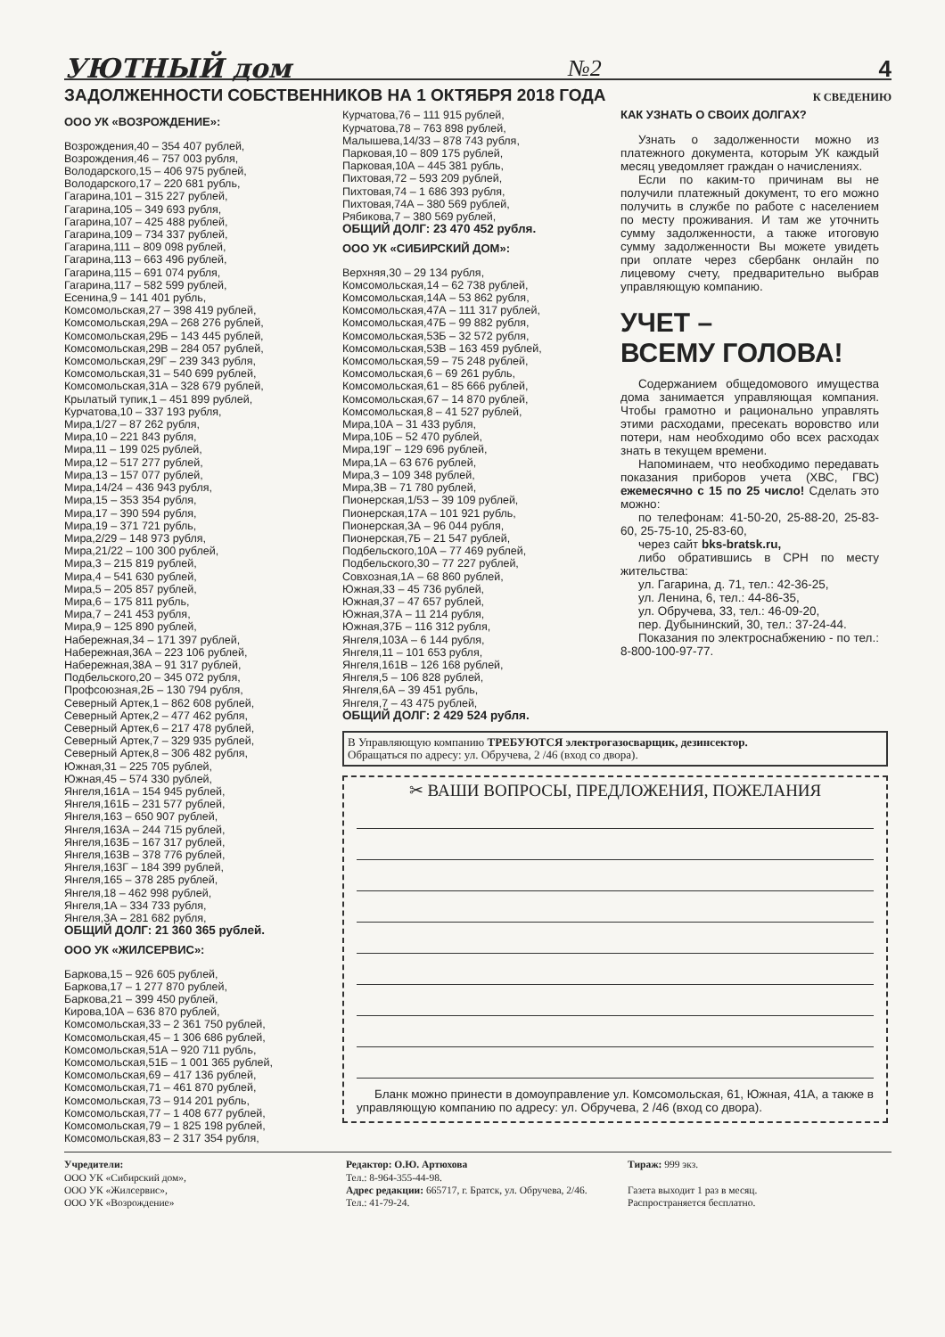УЮТНЫЙ дом №2 4
ЗАДОЛЖЕННОСТИ СОБСТВЕННИКОВ НА 1 ОКТЯБРЯ 2018 ГОДА
К СВЕДЕНИЮ
ООО УК «ВОЗРОЖДЕНИЕ»:
Возрождения,40 – 354 407 рублей,
Возрождения,46 – 757 003 рубля,
Володарского,15 – 406 975 рублей,
Володарского,17 – 220 681 рубль,
Гагарина,101 – 315 227 рублей,
Гагарина,105 – 349 693 рубля,
Гагарина,107 – 425 488 рублей,
Гагарина,109 – 734 337 рублей,
Гагарина,111 – 809 098 рублей,
Гагарина,113 – 663 496 рублей,
Гагарина,115 – 691 074 рубля,
Гагарина,117 – 582 599 рублей,
Есенина,9 – 141 401 рубль,
Комсомольская,27 – 398 419 рублей,
Комсомольская,29А – 268 276 рублей,
Комсомольская,29Б – 143 445 рублей,
Комсомольская,29В – 284 057 рублей,
Комсомольская,29Г – 239 343 рубля,
Комсомольская,31 – 540 699 рублей,
Комсомольская,31А – 328 679 рублей,
Крылатый тупик,1 – 451 899 рублей,
Курчатова,10 – 337 193 рубля,
Мира,1/27 – 87 262 рубля,
Мира,10 – 221 843 рубля,
Мира,11 – 199 025 рублей,
Мира,12 – 517 277 рублей,
Мира,13 – 157 077 рублей,
Мира,14/24 – 436 943 рубля,
Мира,15 – 353 354 рубля,
Мира,17 – 390 594 рубля,
Мира,19 – 371 721 рубль,
Мира,2/29 – 148 973 рубля,
Мира,21/22 – 100 300 рублей,
Мира,3 – 215 819 рублей,
Мира,4 – 541 630 рублей,
Мира,5 – 205 857 рублей,
Мира,6 – 175 811 рубль,
Мира,7 – 241 453 рубля,
Мира,9 – 125 890 рублей,
Набережная,34 – 171 397 рублей,
Набережная,36А – 223 106 рублей,
Набережная,38А – 91 317 рублей,
Подбельского,20 – 345 072 рубля,
Профсоюзная,2Б – 130 794 рубля,
Северный Артек,1 – 862 608 рублей,
Северный Артек,2 – 477 462 рубля,
Северный Артек,6 – 217 478 рублей,
Северный Артек,7 – 329 935 рублей,
Северный Артек,8 – 306 482 рубля,
Южная,31 – 225 705 рублей,
Южная,45 – 574 330 рублей,
Янгеля,161А – 154 945 рублей,
Янгеля,161Б – 231 577 рублей,
Янгеля,163 – 650 907 рублей,
Янгеля,163А – 244 715 рублей,
Янгеля,163Б – 167 317 рублей,
Янгеля,163В – 378 776 рублей,
Янгеля,163Г – 184 399 рублей,
Янгеля,165 – 378 285 рублей,
Янгеля,18 – 462 998 рублей,
Янгеля,1А – 334 733 рубля,
Янгеля,3А – 281 682 рубля,
ОБЩИЙ ДОЛГ: 21 360 365 рублей.
ООО УК «ЖИЛСЕРВИС»:
Баркова,15 – 926 605 рублей,
Баркова,17 – 1 277 870 рублей,
Баркова,21 – 399 450 рублей,
Кирова,10А – 636 870 рублей,
Комсомольская,33 – 2 361 750 рублей,
Комсомольская,45 – 1 306 686 рублей,
Комсомольская,51А – 920 711 рубль,
Комсомольская,51Б – 1 001 365 рублей,
Комсомольская,69 – 417 136 рублей,
Комсомольская,71 – 461 870 рублей,
Комсомольская,73 – 914 201 рубль,
Комсомольская,77 – 1 408 677 рублей,
Комсомольская,79 – 1 825 198 рублей,
Комсомольская,83 – 2 317 354 рубля,
Курчатова,76 – 111 915 рублей,
Курчатова,78 – 763 898 рублей,
Малышева,14/33 – 878 743 рубля,
Парковая,10 – 809 175 рублей,
Парковая,10А – 445 381 рубль,
Пихтовая,72 – 593 209 рублей,
Пихтовая,74 – 1 686 393 рубля,
Пихтовая,74А – 380 569 рублей,
Рябикова,7 – 380 569 рублей,
ОБЩИЙ ДОЛГ: 23 470 452 рубля.
ООО УК «СИБИРСКИЙ ДОМ»:
Верхняя,30 – 29 134 рубля,
Комсомольская,14 – 62 738 рублей,
Комсомольская,14А – 53 862 рубля,
Комсомольская,47А – 111 317 рублей,
Комсомольская,47Б – 99 882 рубля,
Комсомольская,53Б – 32 572 рубля,
Комсомольская,53В – 163 459 рублей,
Комсомольская,59 – 75 248 рублей,
Комсомольская,6 – 69 261 рубль,
Комсомольская,61 – 85 666 рублей,
Комсомольская,67 – 14 870 рублей,
Комсомольская,8 – 41 527 рублей,
Мира,10А – 31 433 рубля,
Мира,10Б – 52 470 рублей,
Мира,19Г – 129 696 рублей,
Мира,1А – 63 676 рублей,
Мира,3 – 109 348 рублей,
Мира,3В – 71 780 рублей,
Пионерская,1/53 – 39 109 рублей,
Пионерская,17А – 101 921 рубль,
Пионерская,3А – 96 044 рубля,
Пионерская,7Б – 21 547 рублей,
Подбельского,10А – 77 469 рублей,
Подбельского,30 – 77 227 рублей,
Совхозная,1А – 68 860 рублей,
Южная,33 – 45 736 рублей,
Южная,37 – 47 657 рублей,
Южная,37А – 11 214 рубля,
Южная,37Б – 116 312 рубля,
Янгеля,103А – 6 144 рубля,
Янгеля,11 – 101 653 рубля,
Янгеля,161В – 126 168 рублей,
Янгеля,5 – 106 828 рублей,
Янгеля,6А – 39 451 рубль,
Янгеля,7 – 43 475 рублей,
ОБЩИЙ ДОЛГ: 2 429 524 рубля.
КАК УЗНАТЬ О СВОИХ ДОЛГАХ?
Узнать о задолженности можно из платежного документа, которым УК каждый месяц уведомляет граждан о начислениях.
Если по каким-то причинам вы не получили платежный документ, то его можно получить в службе по работе с населением по месту проживания. И там же уточнить сумму задолженности, а также итоговую сумму задолженности Вы можете увидеть при оплате через сбербанк онлайн по лицевому счету, предварительно выбрав управляющую компанию.
УЧЕТ –
ВСЕМУ ГОЛОВА!
Содержанием общедомового имущества дома занимается управляющая компания. Чтобы грамотно и рационально управлять этими расходами, пресекать воровство или потери, нам необходимо обо всех расходах знать в текущем времени.
Напоминаем, что необходимо передавать показания приборов учета (ХВС, ГВС) ежемесячно с 15 по 25 число! Сделать это можно:
по телефонам: 41-50-20, 25-88-20, 25-83-60, 25-75-10, 25-83-60,
через сайт bks-bratsk.ru,
либо обратившись в СРН по месту жительства:
ул. Гагарина, д. 71, тел.: 42-36-25,
ул. Ленина, 6, тел.: 44-86-35,
ул. Обручева, 33, тел.: 46-09-20,
пер. Дубынинский, 30, тел.: 37-24-44.
Показания по электроснабжению - по тел.: 8-800-100-97-77.
В Управляющую компанию ТРЕБУЮТСЯ электрогазосварщик, дезинсектор.
Обращаться по адресу: ул. Обручева, 2 /46 (вход со двора).
✂ ВАШИ ВОПРОСЫ, ПРЕДЛОЖЕНИЯ, ПОЖЕЛАНИЯ
Бланк можно принести в домоуправление ул. Комсомольская, 61, Южная, 41А, а также в управляющую компанию по адресу: ул. Обручева, 2 /46 (вход со двора).
Учредители:
ООО УК «Сибирский дом»,
ООО УК «Жилсервис»,
ООО УК «Возрождение»
Редактор: О.Ю. Артюхова
Тел.: 8-964-355-44-98.
Адрес редакции: 665717, г. Братск, ул. Обручева, 2/46. Тел.: 41-79-24.
Тираж: 999 экз.
Газета выходит 1 раз в месяц.
Распространяется бесплатно.